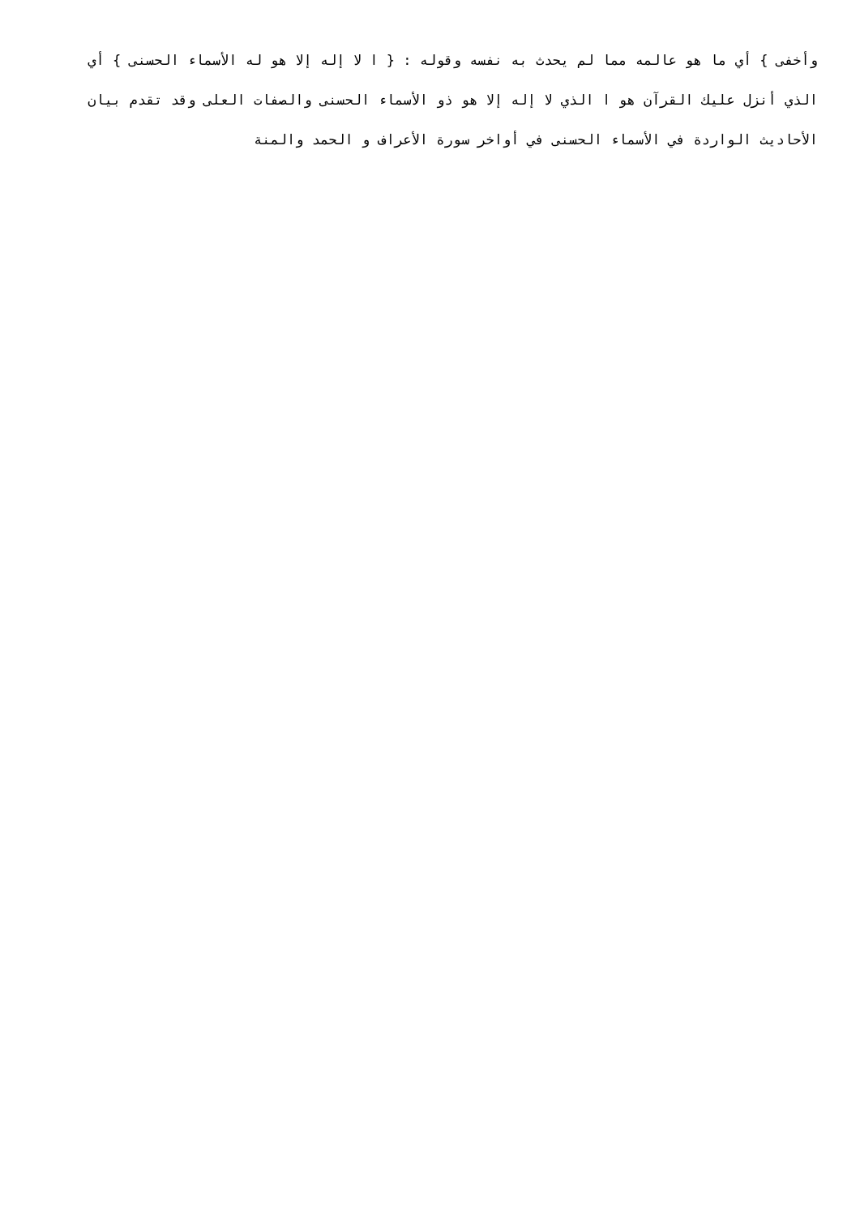وأخفى } أي ما هو عالمه مما لم يحدث به نفسه وقوله : { ا لا إله إلا هو له الأسماء الحسنى } أي الذي أنزل عليك القرآن هو ا الذي لا إله إلا هو ذو الأسماء الحسنى والصفات العلى وقد تقدم بيان الأحاديث الواردة في الأسماء الحسنى في أواخر سورة الأعراف و الحمد والمنة